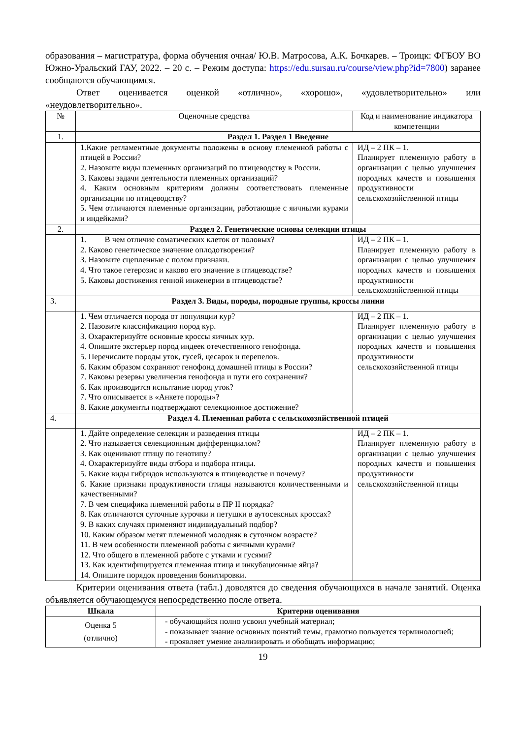образования – магистратура, форма обучения очная/ Ю.В. Матросова, А.К. Бочкарев. – Троицк: ФГБОУ ВО Южно-Уральский ГАУ, 2022. – 20 с. – Режим доступа: https://edu.sursau.ru/course/view.php?id=7800) заранее сообщаются обучающимся.
Ответ оценивается оценкой «отлично», «хорошо», «удовлетворительно» или «неудовлетворительно».
| № | Оценочные средства | Код и наименование индикатора компетенции |
| --- | --- | --- |
| 1. | Раздел 1. Раздел 1 Введение | |
| | 1.Какие регламентные документы положены в основу племенной работы с птицей в России? 2. Назовите виды племенных организаций по птицеводству в России. 3. Каковы задачи деятельности племенных организаций? 4. Каким основным критериям должны соответствовать племенные организации по птицеводству? 5. Чем отличаются племенные организации, работающие с яичными курами и индейками? | ИД – 2 ПК – 1. Планирует племенную работу в организации с целью улучшения породных качеств и повышения продуктивности сельскохозяйственной птицы |
| 2. | Раздел 2. Генетические основы селекции птицы | |
| | 1. В чем отличие соматических клеток от половых? 2. Каково генетическое значение оплодотворения? 3. Назовите сцепленные с полом признаки. 4. Что такое гетерозис и каково его значение в птицеводстве? 5. Каковы достижения генной инженерии в птицеводстве? | ИД – 2 ПК – 1. Планирует племенную работу в организации с целью улучшения породных качеств и повышения продуктивности сельскохозяйственной птицы |
| 3. | Раздел 3. Виды, породы, породные группы, кроссы линии | |
| | 1. Чем отличается порода от популяции кур? 2. Назовите классификацию пород кур. 3. Охарактеризуйте основные кроссы яичных кур. 4. Опишите экстерьер пород индеек отечественного генофонда. 5. Перечислите породы уток, гусей, цесарок и перепелов. 6. Каким образом сохраняют генофонд домашней птицы в России? 7. Каковы резервы увеличения генофонда и пути его сохранения? 6. Как производится испытание пород уток? 7. Что описывается в «Анкете породы»? 8. Какие документы подтверждают селекционное достижение? | ИД – 2 ПК – 1. Планирует племенную работу в организации с целью улучшения породных качеств и повышения продуктивности сельскохозяйственной птицы |
| 4. | Раздел 4. Племенная работа с сельскохозяйственной птицей | |
| | 1. Дайте определение селекции и разведения птицы 2. Что называется селекционным дифференциалом? 3. Как оценивают птицу по генотипу? 4. Охарактеризуйте виды отбора и подбора птицы. 5. Какие виды гибридов используются в птицеводстве и почему? 6. Какие признаки продуктивности птицы называются количественными и качественными? 7. В чем специфика племенной работы в ПР II порядка? 8. Как отличаются суточные курочки и петушки в аутосексных кроссах? 9. В каких случаях применяют индивидуальный подбор? 10. Каким образом метят племенной молодняк в суточном возрасте? 11. В чем особенности племенной работы с яичными курами? 12. Что общего в племенной работе с утками и гусями? 13. Как идентифицируется племенная птица и инкубационные яйца? 14. Опишите порядок проведения бонитировки. | ИД – 2 ПК – 1. Планирует племенную работу в организации с целью улучшения породных качеств и повышения продуктивности сельскохозяйственной птицы |
Критерии оценивания ответа (табл.) доводятся до сведения обучающихся в начале занятий. Оценка объявляется обучающемуся непосредственно после ответа.
| Шкала | Критерии оценивания |
| --- | --- |
| Оценка 5 (отлично) | - обучающийся полно усвоил учебный материал; - показывает знание основных понятий темы, грамотно пользуется терминологией; - проявляет умение анализировать и обобщать информацию; |
19